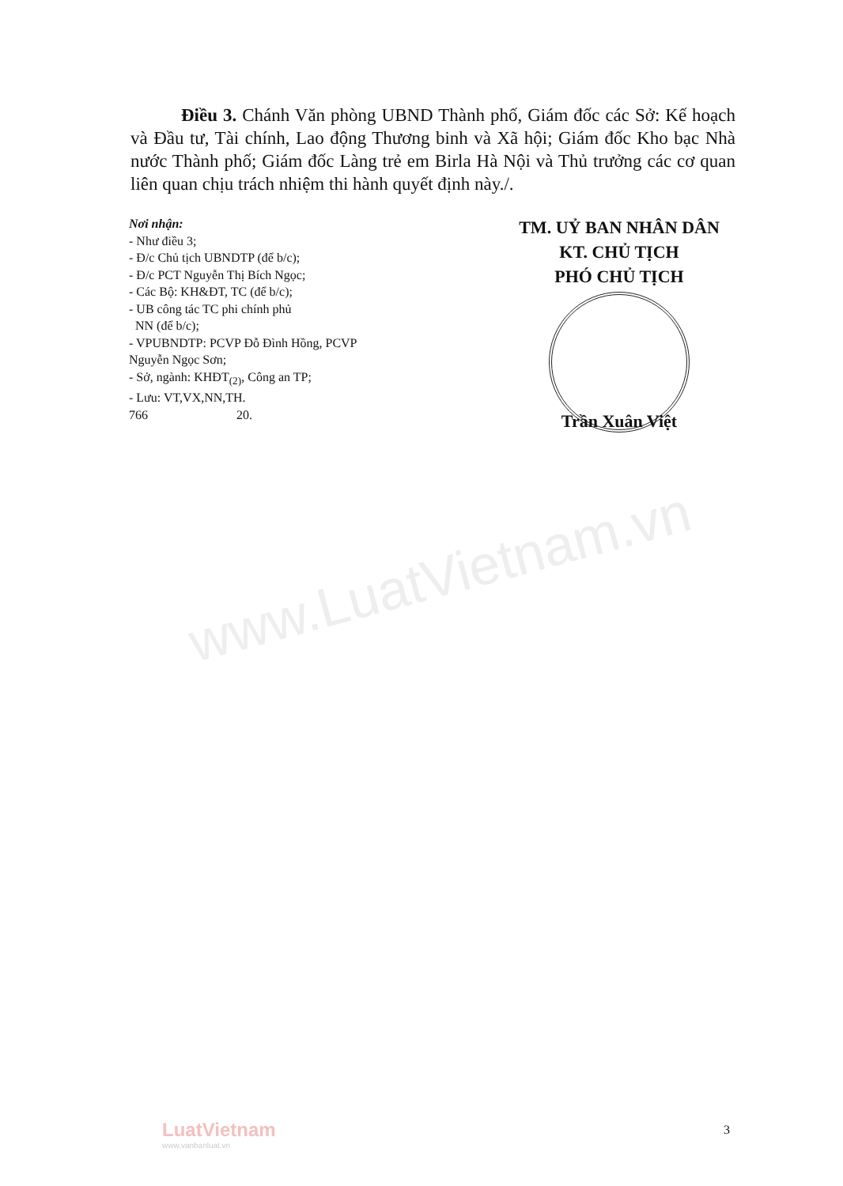www.LuatVietnam.vn
Điều 3. Chánh Văn phòng UBND Thành phố, Giám đốc các Sở: Kế hoạch và Đầu tư, Tài chính, Lao động Thương binh và Xã hội; Giám đốc Kho bạc Nhà nước Thành phố; Giám đốc Làng trẻ em Birla Hà Nội và Thủ trưởng các cơ quan liên quan chịu trách nhiệm thi hành quyết định này./.
Nơi nhận:
- Như điều 3;
- Đ/c Chủ tịch UBNDTP (để b/c);
- Đ/c PCT Nguyễn Thị Bích Ngọc;
- Các Bộ: KH&ĐT, TC (để b/c);
- UB công tác TC phi chính phủ
NN (để b/c);
- VPUBNDTP: PCVP Đỗ Đình Hồng, PCVP Nguyễn Ngọc Sơn;
- Sở, ngành: KHĐT<sub>(2)</sub>, Công an TP;
- Lưu: VT,VX,NN,TH.
766 20.
TM. UỶ BAN NHÂN DÂN
KT. CHỦ TỊCH
PHÓ CHỦ TỊCH
Trần Xuân Việt
LuatVietnam
www.vanbanluat.vn
3